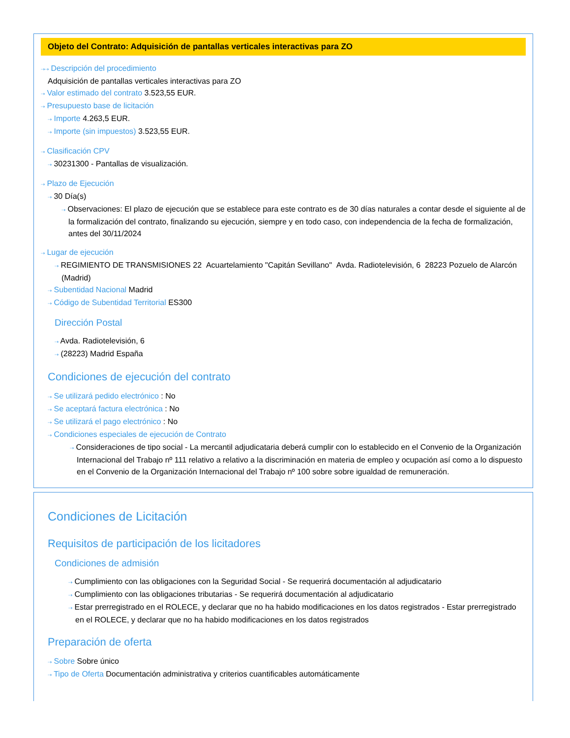Objeto del Contrato: Adquisición de pantallas verticales interactivas para ZO
⇢⇢ Descripción del procedimiento
Adquisición de pantallas verticales interactivas para ZO
⇢ Valor estimado del contrato 3.523,55 EUR.
⇢ Presupuesto base de licitación
⇢ Importe 4.263,5 EUR.
⇢ Importe (sin impuestos) 3.523,55 EUR.
⇢ Clasificación CPV
⇢ 30231300 - Pantallas de visualización.
⇢ Plazo de Ejecución
⇢ 30 Día(s)
⇢ Observaciones: El plazo de ejecución que se establece para este contrato es de 30 días naturales a contar desde el siguiente al de la formalización del contrato, finalizando su ejecución, siempre y en todo caso, con independencia de la fecha de formalización, antes del 30/11/2024
⇢ Lugar de ejecución
⇢ REGIMIENTO DE TRANSMISIONES 22 Acuartelamiento "Capitán Sevillano" Avda. Radiotelevisión, 6 28223 Pozuelo de Alarcón (Madrid)
⇢ Subentidad Nacional Madrid
⇢ Código de Subentidad Territorial ES300
Dirección Postal
⇢ Avda. Radiotelevisión, 6
⇢ (28223) Madrid España
Condiciones de ejecución del contrato
⇢ Se utilizará pedido electrónico : No
⇢ Se aceptará factura electrónica : No
⇢ Se utilizará el pago electrónico : No
⇢ Condiciones especiales de ejecución de Contrato
⇢ Consideraciones de tipo social - La mercantil adjudicataria deberá cumplir con lo establecido en el Convenio de la Organización Internacional del Trabajo nº 111 relativo a relativo a la discriminación en materia de empleo y ocupación así como a lo dispuesto en el Convenio de la Organización Internacional del Trabajo nº 100 sobre sobre igualdad de remuneración.
Condiciones de Licitación
Requisitos de participación de los licitadores
Condiciones de admisión
⇢ Cumplimiento con las obligaciones con la Seguridad Social - Se requerirá documentación al adjudicatario
⇢ Cumplimiento con las obligaciones tributarias - Se requerirá documentación al adjudicatario
⇢ Estar prerregistrado en el ROLECE, y declarar que no ha habido modificaciones en los datos registrados - Estar prerregistrado en el ROLECE, y declarar que no ha habido modificaciones en los datos registrados
Preparación de oferta
⇢ Sobre Sobre único
⇢ Tipo de Oferta Documentación administrativa y criterios cuantificables automáticamente